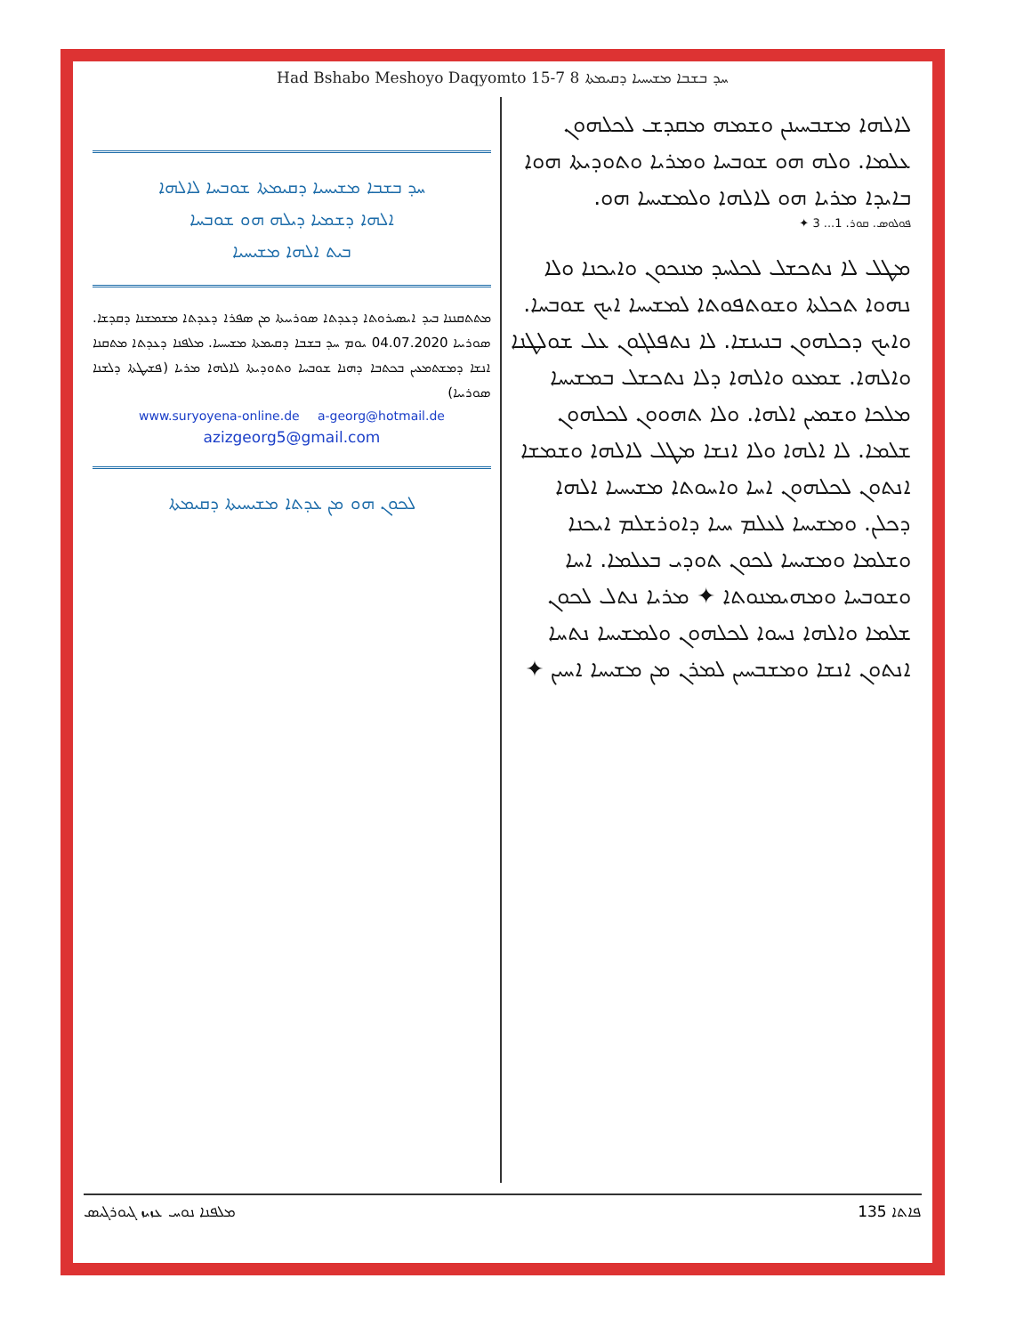Had Bshabo Meshoyo Daqyomto 15-7 ܚܕ ܒܫܒܐ ܡܫܝܚܝܐ ܕܩܝܡܬܐ 8
ܚܕ ܒܫܒܐ ܡܫܝܚܝܐ ܕܩܝܡܬܐ ܫܘܒܚܐ ܠܐܠܗܐ
ܐܠܗܐ ܕܫܡܝܐ ܕܝܠܗ ܗܘ ܫܘܒܚܐ
ܒܝܬ ܐܠܗܐ ܡܫܝܚܝܐ
ܡܬܬܩܢܢܐ ܒܝܕ ܐܝܣܝܪܘܬܐ ܕܥܕܬܐ ܣܘܪܝܝܬܐ ܡܢ ܣܦܪܐ ܕܥܕܬܐ ܡܫܡܫܢܐ ܕܩܕܫܐ. ܣܘܪܝܝܐ 04.07.2020 ܝܘܡ ܚܕ ܒܫܒܐ ܕܩܝܡܬܐ ܡܫܝܚܝܐ. ܡܠܦܢܐ ܕܥܕܬܐ ܡܬܩܢܐ ܐܢܫܐ ܕܡܫܬܡܥܝܢ ܒܟܬܒܐ ܕܗܢܐ ܫܘܒܚܐ ܘܬܘܕܝܬܐ ܠܐܠܗܐ ܡܪܝܐ (ܦܫܝܛܬܐ ܕܠܫܢܐ ܣܘܪܝܝܐ)
www.suryoyena-online.de a-georg@hotmail.de
azizgeorg5@gmail.com
ܠܟܘܢ ܗܘ ܡܢ ܥܕܬܐ ܡܫܝܚܝܬܐ ܕܩܝܡܬܐ
ܠܐܠܗܐ ܡܫܒܚܝܢܢ ܘܫܡܗ ܡܩܕܫ ܠܟܠܗܘܢ ܥܠܡܐ. ܘܠܗ ܗܘ ܫܘܒܚܐ ܘܡܪܝܐ ܘܬܘܕܝܬܐ ܗܘܐ ܒܐܝܕܐ ܡܪܝܐ ܗܘ ܠܐܠܗܐ ܘܠܡܫܝܚܐ ܗܘ.
ܦܘܠܘܣ. ܩܘܪ. 1... 3 ✦
ܡܛܠ ܠܐ ܢܬܟܫܠ ܠܟܠܚܕ ܡܢܟܘܢ ܘܐܝܟܢܐ ܘܠܐ ܢܗܘܐ ܬܟܠܬܐ ܘܫܘܬܦܘܬܐ ܠܡܫܝܚܐ ܐܝܟ ܫܘܒܚܐ. ܘܐܝܟ ܕܟܠܗܘܢ ܒܢܝܢܫܐ. ܠܐ ܢܬܦܠܓܘܢ ܥܠ ܫܘܠܛܢܐ ܘܐܠܗܐ. ܫܡܥܘ ܘܐܠܗܐ ܕܠܐ ܢܬܟܫܠ ܒܡܫܝܚܐ ܡܠܟܐ ܘܫܡܝܢ ܐܠܗܐ. ܘܠܐ ܬܗܘܘܢ ܠܟܠܗܘܢ ܫܠܡܐ. ܠܐ ܐܠܗܐ ܘܠܐ ܐܢܫܐ ܡܛܠ ܠܐܠܗܐ ܘܫܡܫܐ ܐܢܬܘܢ ܠܟܠܗܘܢ ܐܚܐ ܘܐܚܘܬܐ ܡܫܝܚܝܐ ܐܠܗܐ ܕܟܠܢ. ܘܡܫܝܚܐ ܠܥܠܡ ܚܝܐ ܕܐܘܪܫܠܡ ܐܝܟܢܐ ܘܫܠܡܐ ܘܡܫܝܚܐ ܠܟܘܢ ܬܘܕܝ ܒܥܠܡܐ. ܐܚܐ ܘܫܘܒܚܐ ܘܡܗܝܡܢܘܬܐ ✦ ܡܪܝܐ ܢܬܠ ܠܟܘܢ ܫܠܡܐ ܘܐܠܗܐ ܢܚܘܐ ܠܟܠܗܘܢ ܘܠܡܫܝܚܐ ܢܬܚܐ ܐܢܬܘܢ ܐܢܫܐ ܘܡܫܒܚܝܢ ܠܡܪܢ ܡܢ ܡܫܝܚܐ ܐܚܝܢ ✦
ܡܠܦܢܐ ܢܘܚ ܥܙܝܙ ܓܝܘܪܓܝܣ ܦܐܬܐ 135